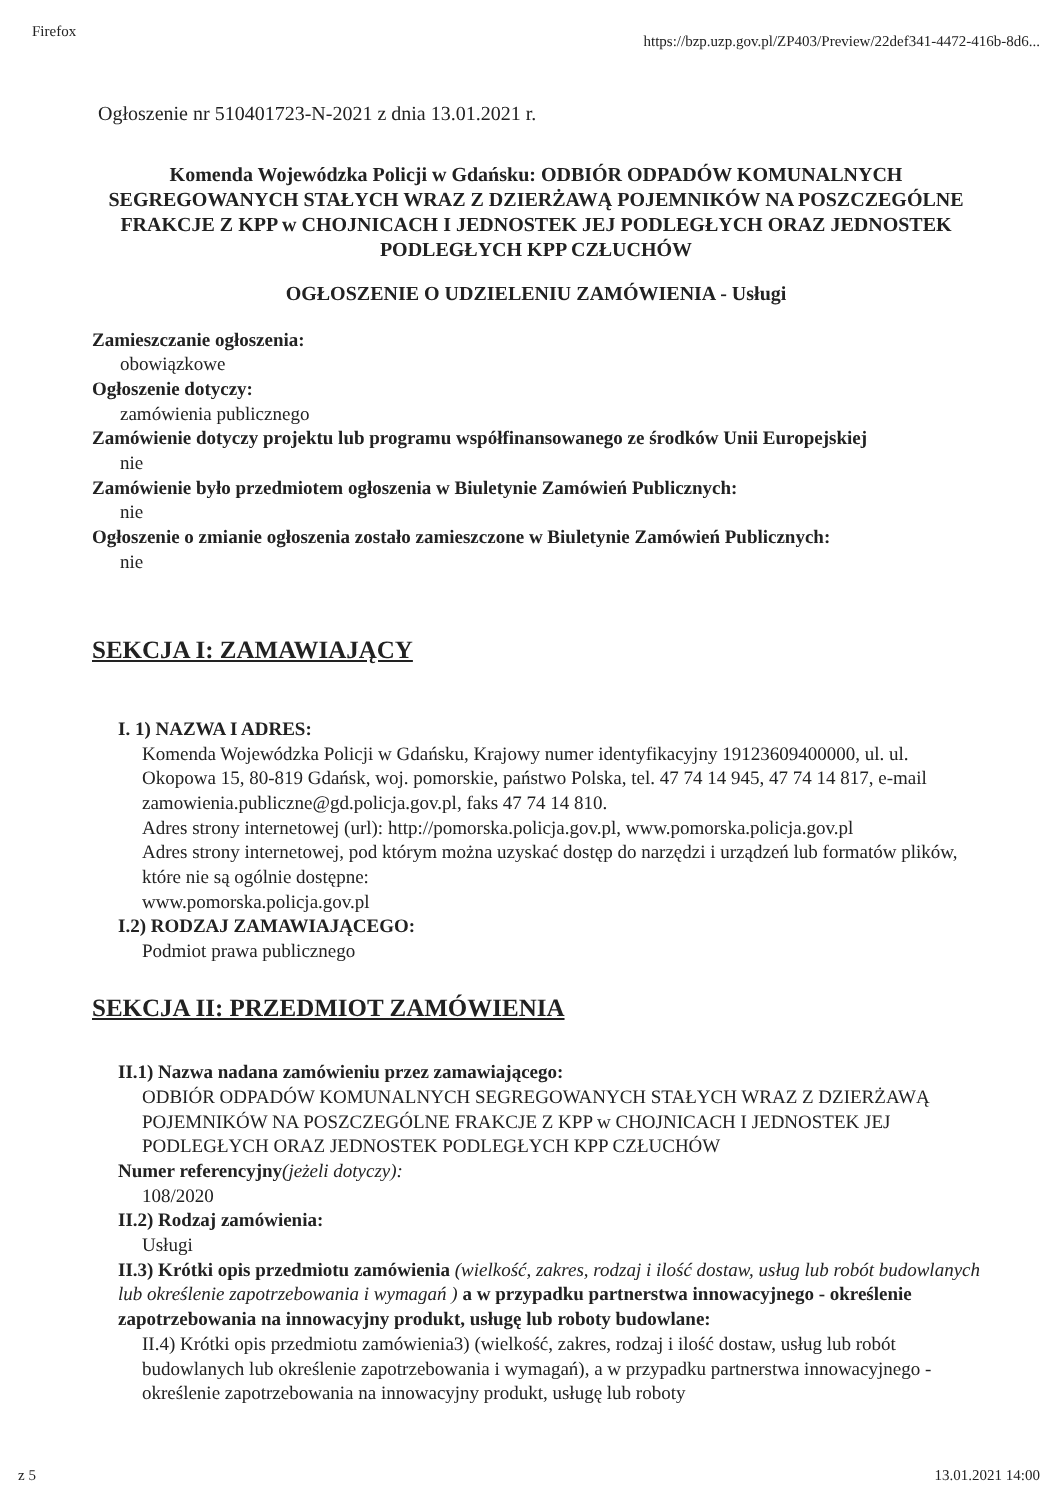Firefox https://bzp.uzp.gov.pl/ZP403/Preview/22def341-4472-416b-8d6...
Ogłoszenie nr 510401723-N-2021 z dnia 13.01.2021 r.
Komenda Wojewódzka Policji w Gdańsku: ODBIÓR ODPADÓW KOMUNALNYCH SEGREGOWANYCH STAŁYCH WRAZ Z DZIERŻAWĄ POJEMNIKÓW NA POSZCZEGÓLNE FRAKCJE Z KPP w CHOJNICACH I JEDNOSTEK JEJ PODLEGŁYCH ORAZ JEDNOSTEK PODLEGŁYCH KPP CZŁUCHÓW
OGŁOSZENIE O UDZIELENIU ZAMÓWIENIA - Usługi
Zamieszczanie ogłoszenia:
obowiązkowe
Ogłoszenie dotyczy:
zamówienia publicznego
Zamówienie dotyczy projektu lub programu współfinansowanego ze środków Unii Europejskiej
nie
Zamówienie było przedmiotem ogłoszenia w Biuletynie Zamówień Publicznych:
nie
Ogłoszenie o zmianie ogłoszenia zostało zamieszczone w Biuletynie Zamówień Publicznych:
nie
SEKCJA I: ZAMAWIAJĄCY
I. 1) NAZWA I ADRES:
Komenda Wojewódzka Policji w Gdańsku, Krajowy numer identyfikacyjny 19123609400000, ul. ul. Okopowa 15, 80-819 Gdańsk, woj. pomorskie, państwo Polska, tel. 47 74 14 945, 47 74 14 817, e-mail zamowienia.publiczne@gd.policja.gov.pl, faks 47 74 14 810.
Adres strony internetowej (url): http://pomorska.policja.gov.pl, www.pomorska.policja.gov.pl
Adres strony internetowej, pod którym można uzyskać dostęp do narzędzi i urządzeń lub formatów plików, które nie są ogólnie dostępne:
www.pomorska.policja.gov.pl
I.2) RODZAJ ZAMAWIAJĄCEGO:
Podmiot prawa publicznego
SEKCJA II: PRZEDMIOT ZAMÓWIENIA
II.1) Nazwa nadana zamówieniu przez zamawiającego:
ODBIÓR ODPADÓW KOMUNALNYCH SEGREGOWANYCH STAŁYCH WRAZ Z DZIERŻAWĄ POJEMNIKÓW NA POSZCZEGÓLNE FRAKCJE Z KPP w CHOJNICACH I JEDNOSTEK JEJ PODLEGŁYCH ORAZ JEDNOSTEK PODLEGŁYCH KPP CZŁUCHÓW
Numer referencyjny(jeżeli dotyczy):
108/2020
II.2) Rodzaj zamówienia:
Usługi
II.3) Krótki opis przedmiotu zamówienia (wielkość, zakres, rodzaj i ilość dostaw, usług lub robót budowlanych lub określenie zapotrzebowania i wymagań ) a w przypadku partnerstwa innowacyjnego - określenie zapotrzebowania na innowacyjny produkt, usługę lub roboty budowlane:
II.4) Krótki opis przedmiotu zamówienia3) (wielkość, zakres, rodzaj i ilość dostaw, usług lub robót budowlanych lub określenie zapotrzebowania i wymagań), a w przypadku partnerstwa innowacyjnego - określenie zapotrzebowania na innowacyjny produkt, usługę lub roboty
z 5 13.01.2021 14:00